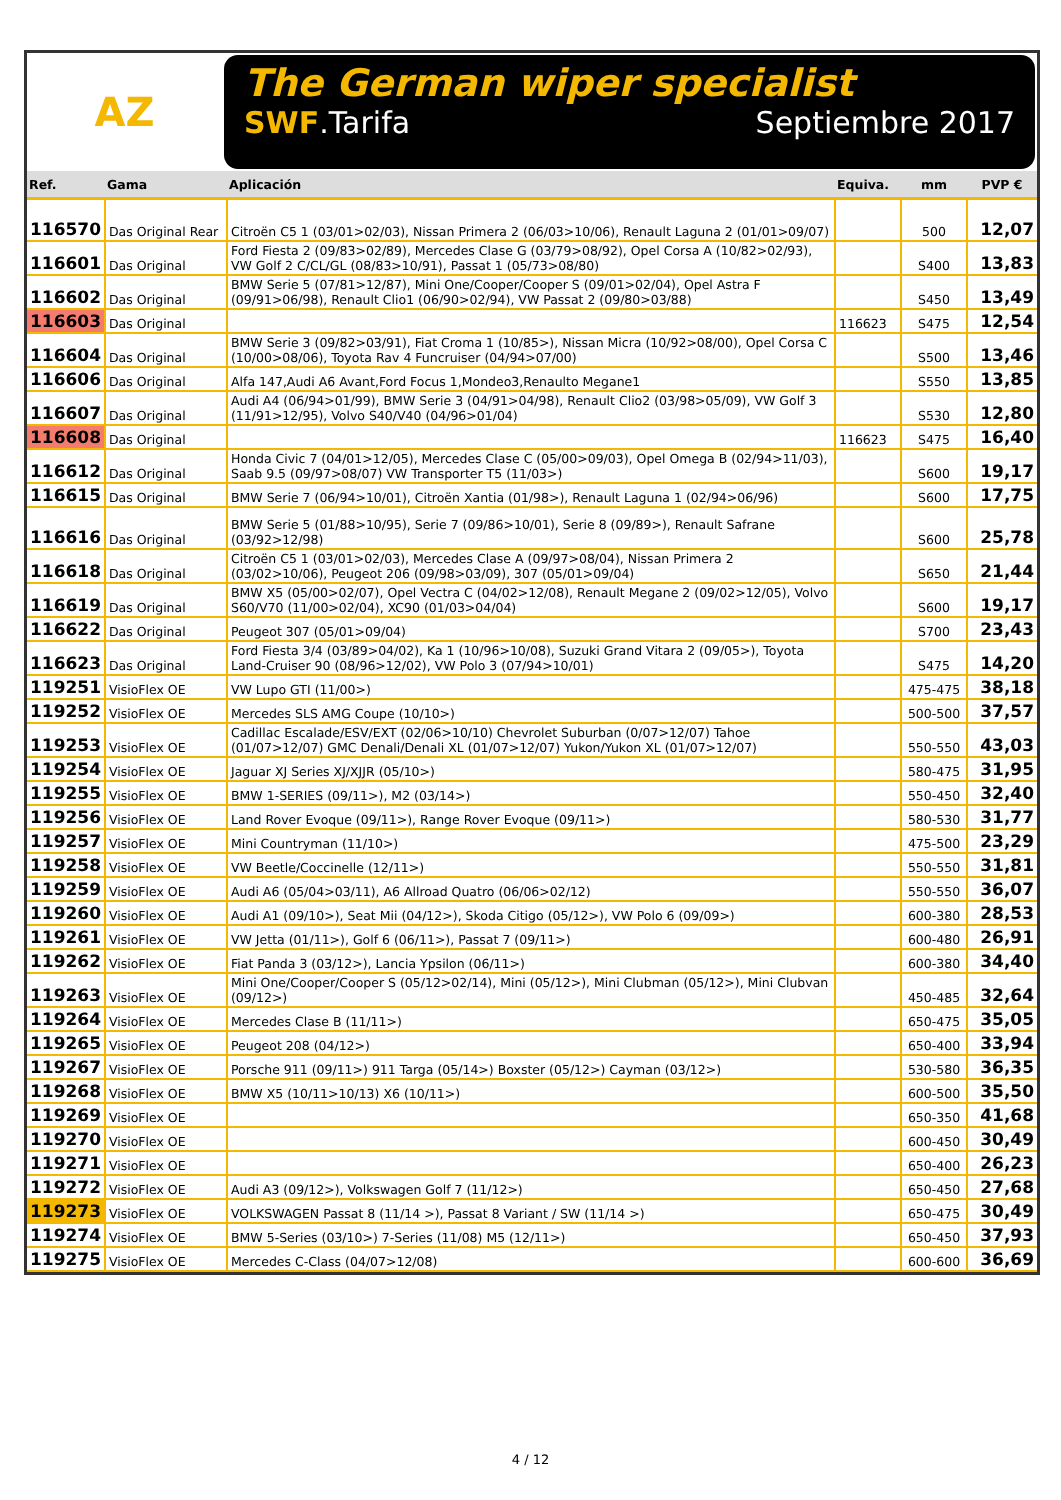AZ
The German wiper specialist
SWF.Tarifa Septiembre 2017
| Ref. | Gama | Aplicación | Equiva. | mm | PVP € |
| --- | --- | --- | --- | --- | --- |
| 116570 | Das Original Rear | Citroën C5 1 (03/01>02/03), Nissan Primera 2 (06/03>10/06), Renault Laguna 2 (01/01>09/07) | | 500 | 12,07 |
| 116601 | Das Original | Ford Fiesta 2 (09/83>02/89), Mercedes Clase G (03/79>08/92), Opel Corsa A (10/82>02/93), VW Golf 2 C/CL/GL (08/83>10/91), Passat 1 (05/73>08/80) | | S400 | 13,83 |
| 116602 | Das Original | BMW Serie 5 (07/81>12/87), Mini One/Cooper/Cooper S (09/01>02/04), Opel Astra F (09/91>06/98), Renault Clio1 (06/90>02/94), VW Passat 2 (09/80>03/88) | | S450 | 13,49 |
| 116603 | Das Original | | 116623 | S475 | 12,54 |
| 116604 | Das Original | BMW Serie 3 (09/82>03/91), Fiat Croma 1 (10/85>), Nissan Micra (10/92>08/00), Opel Corsa C (10/00>08/06), Toyota Rav 4 Funcruiser (04/94>07/00) | | S500 | 13,46 |
| 116606 | Das Original | Alfa 147,Audi A6 Avant,Ford Focus 1,Mondeo3,Renaulto Megane1 | | S550 | 13,85 |
| 116607 | Das Original | Audi A4 (06/94>01/99), BMW Serie 3 (04/91>04/98), Renault Clio2 (03/98>05/09), VW Golf 3 (11/91>12/95), Volvo S40/V40 (04/96>01/04) | | S530 | 12,80 |
| 116608 | Das Original | | 116623 | S475 | 16,40 |
| 116612 | Das Original | Honda Civic 7 (04/01>12/05), Mercedes Clase C (05/00>09/03), Opel Omega B (02/94>11/03), Saab 9.5 (09/97>08/07) VW Transporter T5 (11/03>) | | S600 | 19,17 |
| 116615 | Das Original | BMW Serie 7 (06/94>10/01), Citroën Xantia (01/98>), Renault Laguna 1 (02/94>06/96) | | S600 | 17,75 |
| 116616 | Das Original | BMW Serie 5 (01/88>10/95), Serie 7 (09/86>10/01), Serie 8 (09/89>), Renault Safrane (03/92>12/98) | | S600 | 25,78 |
| 116618 | Das Original | Citroën C5 1 (03/01>02/03), Mercedes Clase A (09/97>08/04), Nissan Primera 2 (03/02>10/06), Peugeot 206 (09/98>03/09), 307 (05/01>09/04) | | S650 | 21,44 |
| 116619 | Das Original | BMW X5 (05/00>02/07), Opel Vectra C (04/02>12/08), Renault Megane 2 (09/02>12/05), Volvo S60/V70 (11/00>02/04), XC90 (01/03>04/04) | | S600 | 19,17 |
| 116622 | Das Original | Peugeot 307 (05/01>09/04) | | S700 | 23,43 |
| 116623 | Das Original | Ford Fiesta 3/4 (03/89>04/02), Ka 1 (10/96>10/08), Suzuki Grand Vitara 2 (09/05>), Toyota Land-Cruiser 90 (08/96>12/02), VW Polo 3 (07/94>10/01) | | S475 | 14,20 |
| 119251 | VisioFlex OE | VW Lupo GTI (11/00>) | | 475-475 | 38,18 |
| 119252 | VisioFlex OE | Mercedes SLS AMG Coupe (10/10>) | | 500-500 | 37,57 |
| 119253 | VisioFlex OE | Cadillac Escalade/ESV/EXT (02/06>10/10) Chevrolet Suburban (0/07>12/07) Tahoe (01/07>12/07) GMC Denali/Denali XL (01/07>12/07) Yukon/Yukon XL (01/07>12/07) | | 550-550 | 43,03 |
| 119254 | VisioFlex OE | Jaguar XJ Series XJ/XJJR (05/10>) | | 580-475 | 31,95 |
| 119255 | VisioFlex OE | BMW 1-SERIES (09/11>), M2 (03/14>) | | 550-450 | 32,40 |
| 119256 | VisioFlex OE | Land Rover Evoque (09/11>), Range Rover Evoque (09/11>) | | 580-530 | 31,77 |
| 119257 | VisioFlex OE | Mini Countryman (11/10>) | | 475-500 | 23,29 |
| 119258 | VisioFlex OE | VW Beetle/Coccinelle (12/11>) | | 550-550 | 31,81 |
| 119259 | VisioFlex OE | Audi A6 (05/04>03/11), A6 Allroad Quatro (06/06>02/12) | | 550-550 | 36,07 |
| 119260 | VisioFlex OE | Audi A1 (09/10>), Seat Mii (04/12>), Skoda Citigo (05/12>), VW Polo 6 (09/09>) | | 600-380 | 28,53 |
| 119261 | VisioFlex OE | VW Jetta (01/11>), Golf 6 (06/11>), Passat 7 (09/11>) | | 600-480 | 26,91 |
| 119262 | VisioFlex OE | Fiat Panda 3 (03/12>), Lancia Ypsilon (06/11>) | | 600-380 | 34,40 |
| 119263 | VisioFlex OE | Mini One/Cooper/Cooper S (05/12>02/14), Mini (05/12>), Mini Clubman (05/12>), Mini Clubvan (09/12>) | | 450-485 | 32,64 |
| 119264 | VisioFlex OE | Mercedes Clase B (11/11>) | | 650-475 | 35,05 |
| 119265 | VisioFlex OE | Peugeot 208 (04/12>) | | 650-400 | 33,94 |
| 119267 | VisioFlex OE | Porsche 911 (09/11>) 911 Targa (05/14>) Boxster (05/12>) Cayman (03/12>) | | 530-580 | 36,35 |
| 119268 | VisioFlex OE | BMW X5 (10/11>10/13) X6 (10/11>) | | 600-500 | 35,50 |
| 119269 | VisioFlex OE | | | 650-350 | 41,68 |
| 119270 | VisioFlex OE | | | 600-450 | 30,49 |
| 119271 | VisioFlex OE | | | 650-400 | 26,23 |
| 119272 | VisioFlex OE | Audi A3 (09/12>), Volkswagen Golf 7 (11/12>) | | 650-450 | 27,68 |
| 119273 | VisioFlex OE | VOLKSWAGEN Passat 8 (11/14 >), Passat 8 Variant / SW (11/14 >) | | 650-475 | 30,49 |
| 119274 | VisioFlex OE | BMW 5-Series (03/10>) 7-Series (11/08) M5 (12/11>) | | 650-450 | 37,93 |
| 119275 | VisioFlex OE | Mercedes C-Class (04/07>12/08) | | 600-600 | 36,69 |
4 / 12